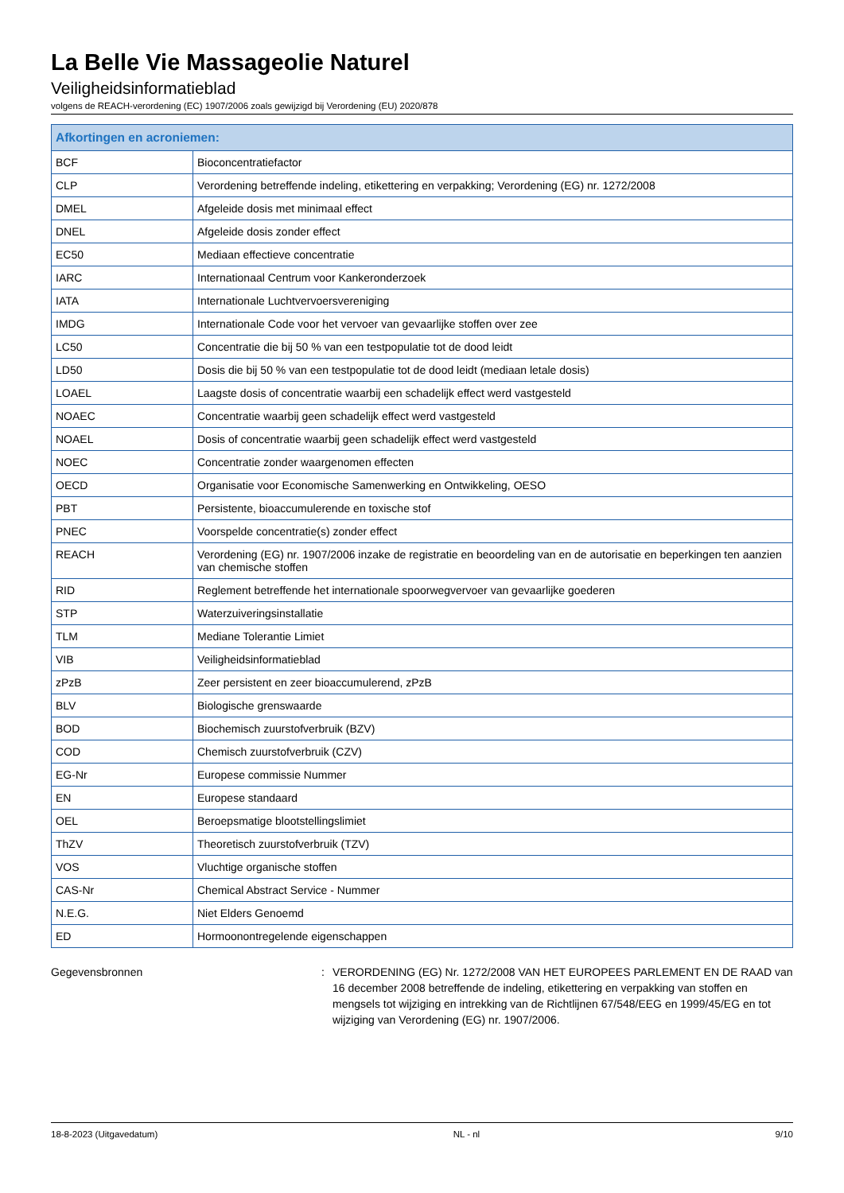La Belle Vie Massageolie Naturel
Veiligheidsinformatieblad
volgens de REACH-verordening (EC) 1907/2006 zoals gewijzigd bij Verordening (EU) 2020/878
| Afkortingen en acroniemen: | |
| --- | --- |
| BCF | Bioconcentratiefactor |
| CLP | Verordening betreffende indeling, etikettering en verpakking; Verordening (EG) nr. 1272/2008 |
| DMEL | Afgeleide dosis met minimaal effect |
| DNEL | Afgeleide dosis zonder effect |
| EC50 | Mediaan effectieve concentratie |
| IARC | Internationaal Centrum voor Kankeronderzoek |
| IATA | Internationale Luchtvervoersvereniging |
| IMDG | Internationale Code voor het vervoer van gevaarlijke stoffen over zee |
| LC50 | Concentratie die bij 50 % van een testpopulatie tot de dood leidt |
| LD50 | Dosis die bij 50 % van een testpopulatie tot de dood leidt (mediaan letale dosis) |
| LOAEL | Laagste dosis of concentratie waarbij een schadelijk effect werd vastgesteld |
| NOAEC | Concentratie waarbij geen schadelijk effect werd vastgesteld |
| NOAEL | Dosis of concentratie waarbij geen schadelijk effect werd vastgesteld |
| NOEC | Concentratie zonder waargenomen effecten |
| OECD | Organisatie voor Economische Samenwerking en Ontwikkeling, OESO |
| PBT | Persistente, bioaccumulerende en toxische stof |
| PNEC | Voorspelde concentratie(s) zonder effect |
| REACH | Verordening (EG) nr. 1907/2006 inzake de registratie en beoordeling van en de autorisatie en beperkingen ten aanzien van chemische stoffen |
| RID | Reglement betreffende het internationale spoorwegvervoer van gevaarlijke goederen |
| STP | Waterzuiveringsinstallatie |
| TLM | Mediane Tolerantie Limiet |
| VIB | Veiligheidsinformatieblad |
| zPzB | Zeer persistent en zeer bioaccumulerend, zPzB |
| BLV | Biologische grenswaarde |
| BOD | Biochemisch zuurstofverbruik (BZV) |
| COD | Chemisch zuurstofverbruik (CZV) |
| EG-Nr | Europese commissie Nummer |
| EN | Europese standaard |
| OEL | Beroepsmatige blootstellingslimiet |
| ThZV | Theoretisch zuurstofverbruik (TZV) |
| VOS | Vluchtige organische stoffen |
| CAS-Nr | Chemical Abstract Service - Nummer |
| N.E.G. | Niet Elders Genoemd |
| ED | Hormoonontregelende eigenschappen |
Gegevensbronnen : VERORDENING (EG) Nr. 1272/2008 VAN HET EUROPEES PARLEMENT EN DE RAAD van 16 december 2008 betreffende de indeling, etikettering en verpakking van stoffen en mengsels tot wijziging en intrekking van de Richtlijnen 67/548/EEG en 1999/45/EG en tot wijziging van Verordening (EG) nr. 1907/2006.
18-8-2023 (Uitgavedatum) NL - nl 9/10